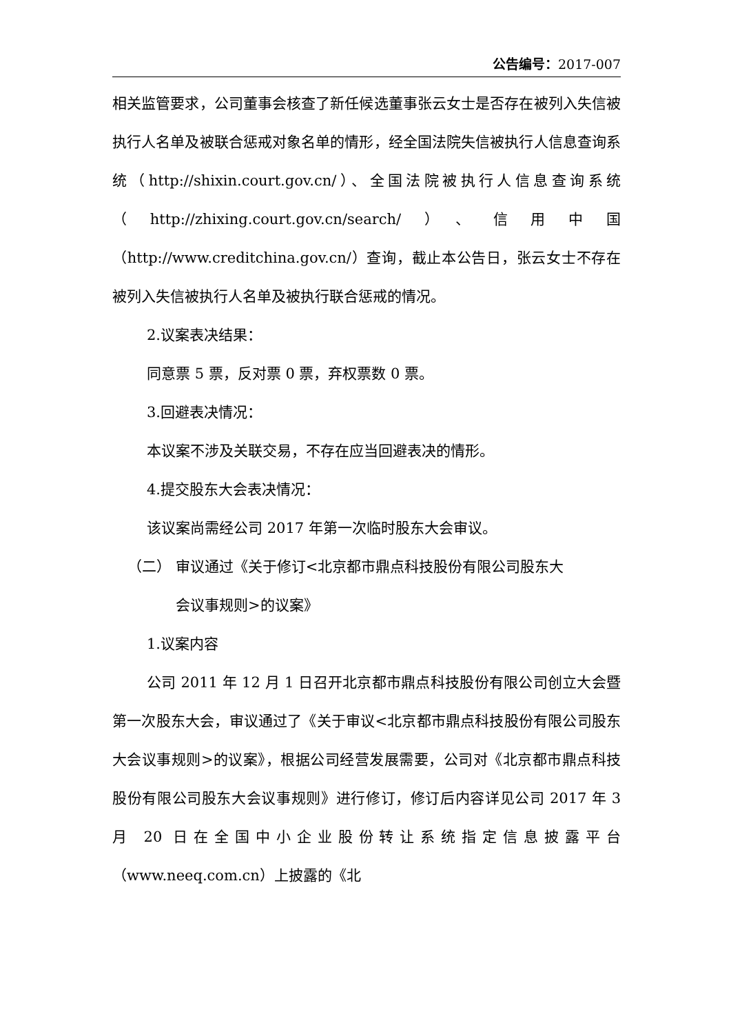公告编号：2017-007
相关监管要求，公司董事会核查了新任候选董事张云女士是否存在被列入失信被执行人名单及被联合惩戒对象名单的情形，经全国法院失信被执行人信息查询系统（http://shixin.court.gov.cn/）、全国法院被执行人信息查询系统（http://zhixing.court.gov.cn/search/）、信用中国（http://www.creditchina.gov.cn/）查询，截止本公告日，张云女士不存在被列入失信被执行人名单及被执行联合惩戒的情况。
2.议案表决结果：
同意票 5 票，反对票 0 票，弃权票数 0 票。
3.回避表决情况：
本议案不涉及关联交易，不存在应当回避表决的情形。
4.提交股东大会表决情况：
该议案尚需经公司 2017 年第一次临时股东大会审议。
（二） 审议通过《关于修订<北京都市鼎点科技股份有限公司股东大
会议事规则>的议案》
1.议案内容
公司 2011 年 12 月 1 日召开北京都市鼎点科技股份有限公司创立大会暨第一次股东大会，审议通过了《关于审议<北京都市鼎点科技股份有限公司股东大会议事规则>的议案》，根据公司经营发展需要，公司对《北京都市鼎点科技股份有限公司股东大会议事规则》进行修订，修订后内容详见公司 2017 年 3 月 20 日在全国中小企业股份转让系统指定信息披露平台（www.neeq.com.cn）上披露的《北